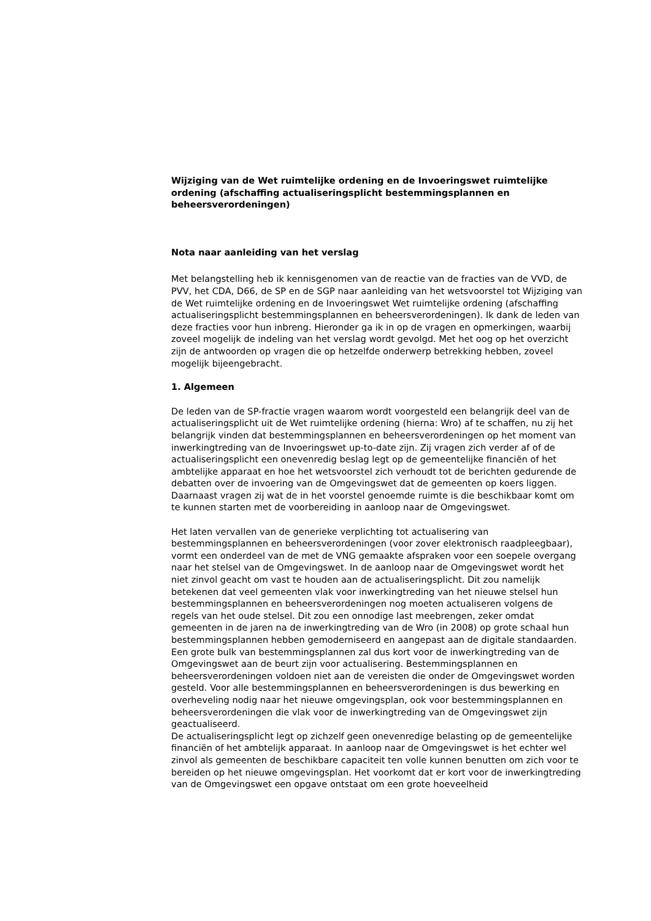Wijziging van de Wet ruimtelijke ordening en de Invoeringswet ruimtelijke ordening (afschaffing actualiseringsplicht bestemmingsplannen en beheersverordeningen)
Nota naar aanleiding van het verslag
Met belangstelling heb ik kennisgenomen van de reactie van de fracties van de VVD, de PVV, het CDA, D66, de SP en de SGP naar aanleiding van het wetsvoorstel tot Wijziging van de Wet ruimtelijke ordening en de Invoeringswet Wet ruimtelijke ordening (afschaffing actualiseringsplicht bestemmingsplannen en beheersverordeningen). Ik dank de leden van deze fracties voor hun inbreng. Hieronder ga ik in op de vragen en opmerkingen, waarbij zoveel mogelijk de indeling van het verslag wordt gevolgd. Met het oog op het overzicht zijn de antwoorden op vragen die op hetzelfde onderwerp betrekking hebben, zoveel mogelijk bijeengebracht.
1. Algemeen
De leden van de SP-fractie vragen waarom wordt voorgesteld een belangrijk deel van de actualiseringsplicht uit de Wet ruimtelijke ordening (hierna: Wro) af te schaffen, nu zij het belangrijk vinden dat bestemmingsplannen en beheersverordeningen op het moment van inwerkingtreding van de Invoeringswet up-to-date zijn. Zij vragen zich verder af of de actualiseringsplicht een onevenredig beslag legt op de gemeentelijke financiën of het ambtelijke apparaat en hoe het wetsvoorstel zich verhoudt tot de berichten gedurende de debatten over de invoering van de Omgevingswet dat de gemeenten op koers liggen. Daarnaast vragen zij wat de in het voorstel genoemde ruimte is die beschikbaar komt om te kunnen starten met de voorbereiding in aanloop naar de Omgevingswet.
Het laten vervallen van de generieke verplichting tot actualisering van bestemmingsplannen en beheersverordeningen (voor zover elektronisch raadpleegbaar), vormt een onderdeel van de met de VNG gemaakte afspraken voor een soepele overgang naar het stelsel van de Omgevingswet. In de aanloop naar de Omgevingswet wordt het niet zinvol geacht om vast te houden aan de actualiseringsplicht. Dit zou namelijk betekenen dat veel gemeenten vlak voor inwerkingtreding van het nieuwe stelsel hun bestemmingsplannen en beheersverordeningen nog moeten actualiseren volgens de regels van het oude stelsel. Dit zou een onnodige last meebrengen, zeker omdat gemeenten in de jaren na de inwerkingtreding van de Wro (in 2008) op grote schaal hun bestemmingsplannen hebben gemoderniseerd en aangepast aan de digitale standaarden. Een grote bulk van bestemmingsplannen zal dus kort voor de inwerkingtreding van de Omgevingswet aan de beurt zijn voor actualisering. Bestemmingsplannen en beheersverordeningen voldoen niet aan de vereisten die onder de Omgevingswet worden gesteld. Voor alle bestemmingsplannen en beheersverordeningen is dus bewerking en overheveling nodig naar het nieuwe omgevingsplan, ook voor bestemmingsplannen en beheersverordeningen die vlak voor de inwerkingtreding van de Omgevingswet zijn geactualiseerd.
De actualiseringsplicht legt op zichzelf geen onevenredige belasting op de gemeentelijke financiën of het ambtelijk apparaat. In aanloop naar de Omgevingswet is het echter wel zinvol als gemeenten de beschikbare capaciteit ten volle kunnen benutten om zich voor te bereiden op het nieuwe omgevingsplan. Het voorkomt dat er kort voor de inwerkingtreding van de Omgevingswet een opgave ontstaat om een grote hoeveelheid